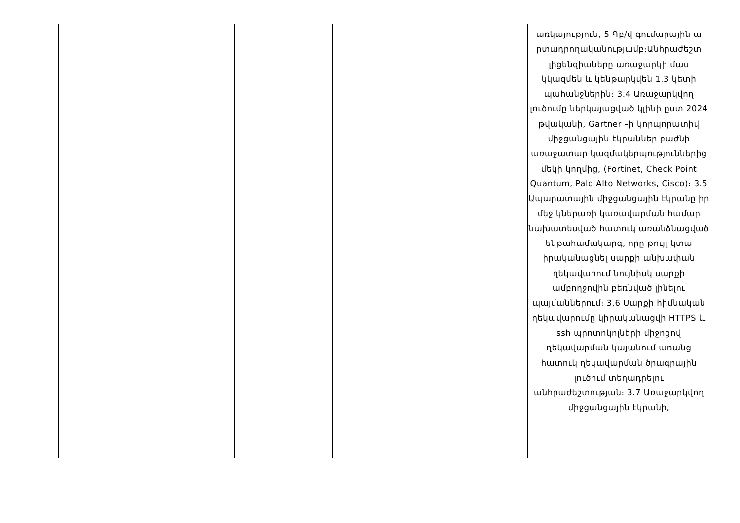| | | | | | առկայություն, 5 Գբ/վ գումարային ա րտադրողականությամբ։Անհրաժեշտ լիցենզիաները առաջարկի մաս կկազմեն և կենթարկվեն 1.3 կետի պահանջներին։ 3.4 Առաջարկվող լուծումը ներկայացված կլինի ըստ 2024 թվականի, Gartner –ի կորպորատիվ միջցանցային էկրաններ բաժնի առաջատար կազմակերպություններից մեկի կողմից, (Fortinet, Check Point Quantum, Palo Alto Networks, Cisco)։ 3.5 Ապարատային միջցանցային էկրանը իր մեջ կներառի կառավարման համար նախատեսված հատուկ առանձնացված ենթահամակարգ, որը թույլ կտա իրականացնել սարքի անխափան ղեկավարում նույնիսկ սարքի ամբողջովին բեռնված լինելու պայմաններում։ 3.6 Սարքի հիմնական ղեկավարումը կիրականացվի HTTPS և ssh պրոտոկոլների միջոցով ղեկավարման կայանում առանց հատուկ ղեկավարման ծրագրային լուծում տեղադրելու անհրաժեշտության։ 3.7 Առաջարկվող միջցանցային էկրանի, |